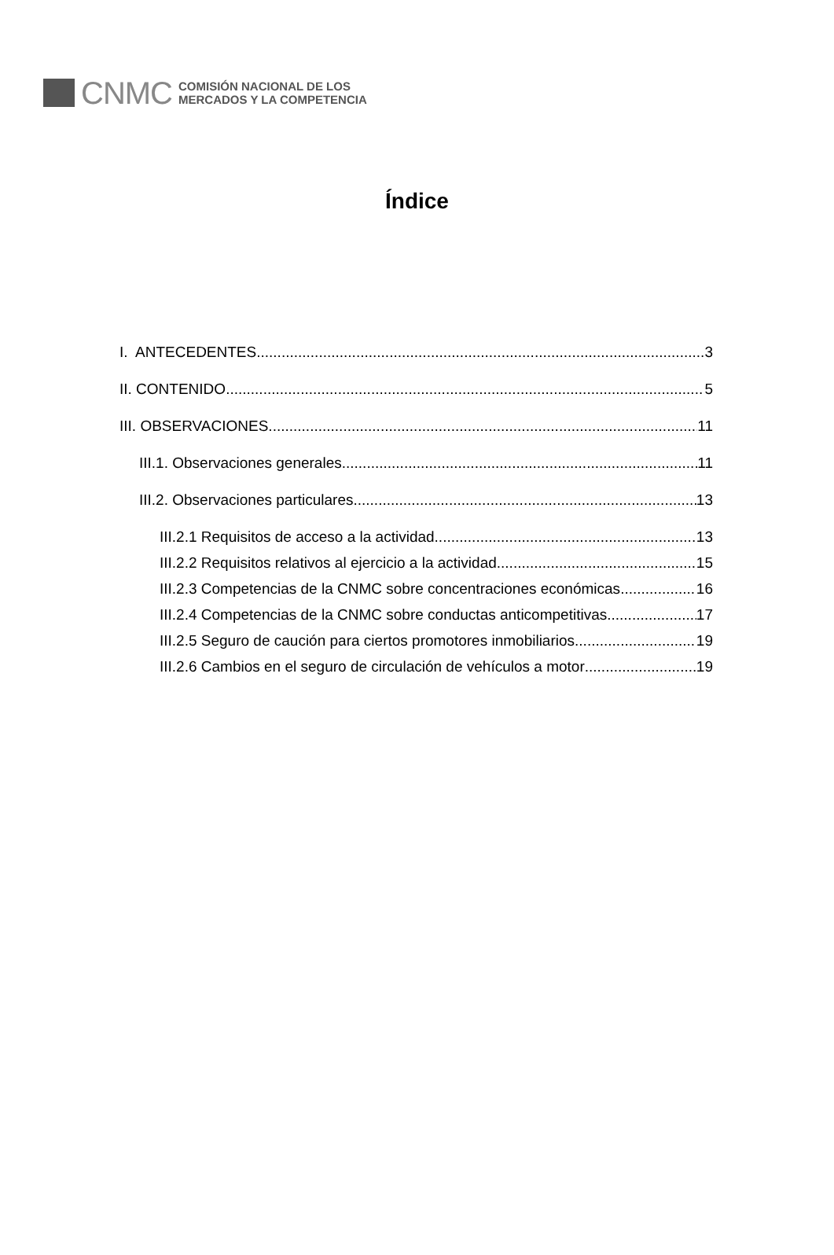CNMC
COMISIÓN NACIONAL DE LOS
MERCADOS Y LA COMPETENCIA
Índice
I. ANTECEDENTES 3
II. CONTENIDO 5
III. OBSERVACIONES 11
III.1. Observaciones generales 11
III.2. Observaciones particulares 13
III.2.1 Requisitos de acceso a la actividad 13
III.2.2 Requisitos relativos al ejercicio a la actividad 15
III.2.3 Competencias de la CNMC sobre concentraciones económicas 16
III.2.4 Competencias de la CNMC sobre conductas anticompetitivas 17
III.2.5 Seguro de caución para ciertos promotores inmobiliarios 19
III.2.6 Cambios en el seguro de circulación de vehículos a motor 19